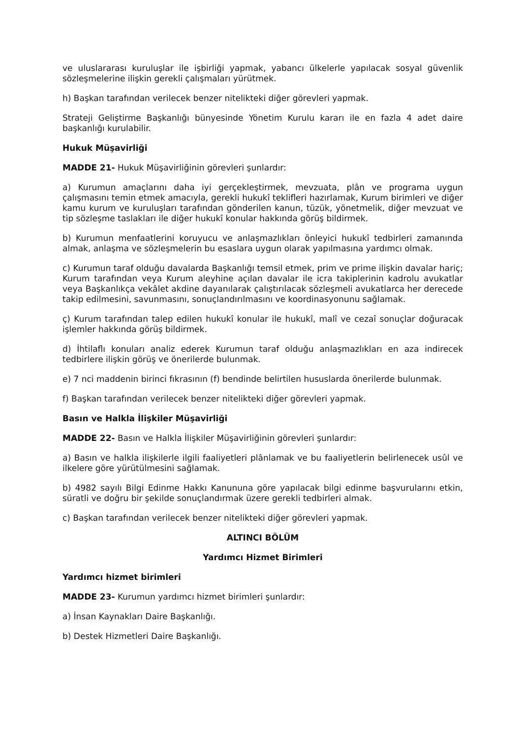ve uluslararası kuruluşlar ile işbirliği yapmak, yabancı ülkelerle yapılacak sosyal güvenlik sözleşmelerine ilişkin gerekli çalışmaları yürütmek.
h) Başkan tarafından verilecek benzer nitelikteki diğer görevleri yapmak.
Strateji Geliştirme Başkanlığı bünyesinde Yönetim Kurulu kararı ile en fazla 4 adet daire başkanlığı kurulabilir.
Hukuk Müşavirliği
MADDE 21- Hukuk Müşavirliğinin görevleri şunlardır:
a) Kurumun amaçlarını daha iyi gerçekleştirmek, mevzuata, plân ve programa uygun çalışmasını temin etmek amacıyla, gerekli hukukî teklifleri hazırlamak, Kurum birimleri ve diğer kamu kurum ve kuruluşları tarafından gönderilen kanun, tüzük, yönetmelik, diğer mevzuat ve tip sözleşme taslakları ile diğer hukukî konular hakkında görüş bildirmek.
b) Kurumun menfaatlerini koruyucu ve anlaşmazlıkları önleyici hukukî tedbirleri zamanında almak, anlaşma ve sözleşmelerin bu esaslara uygun olarak yapılmasına yardımcı olmak.
c) Kurumun taraf olduğu davalarda Başkanlığı temsil etmek, prim ve prime ilişkin davalar hariç; Kurum tarafından veya Kurum aleyhine açılan davalar ile icra takiplerinin kadrolu avukatlar veya Başkanlıkça vekâlet akdine dayanılarak çalıştırılacak sözleşmeli avukatlarca her derecede takip edilmesini, savunmasını, sonuçlandırılmasını ve koordinasyonunu sağlamak.
ç) Kurum tarafından talep edilen hukukî konular ile hukukî, malî ve cezaî sonuçlar doğuracak işlemler hakkında görüş bildirmek.
d) İhtilaflı konuları analiz ederek Kurumun taraf olduğu anlaşmazlıkları en aza indirecek tedbirlere ilişkin görüş ve önerilerde bulunmak.
e) 7 nci maddenin birinci fıkrasının (f) bendinde belirtilen hususlarda önerilerde bulunmak.
f) Başkan tarafından verilecek benzer nitelikteki diğer görevleri yapmak.
Basın ve Halkla İlişkiler Müşavirliği
MADDE 22- Basın ve Halkla İlişkiler Müşavirliğinin görevleri şunlardır:
a) Basın ve halkla ilişkilerle ilgili faaliyetleri plânlamak ve bu faaliyetlerin belirlenecek usûl ve ilkelere göre yürütülmesini sağlamak.
b) 4982 sayılı Bilgi Edinme Hakkı Kanununa göre yapılacak bilgi edinme başvurularını etkin, süratli ve doğru bir şekilde sonuçlandırmak üzere gerekli tedbirleri almak.
c) Başkan tarafından verilecek benzer nitelikteki diğer görevleri yapmak.
ALTINCI BÖLÜM
Yardımcı Hizmet Birimleri
Yardımcı hizmet birimleri
MADDE 23- Kurumun yardımcı hizmet birimleri şunlardır:
a) İnsan Kaynakları Daire Başkanlığı.
b) Destek Hizmetleri Daire Başkanlığı.